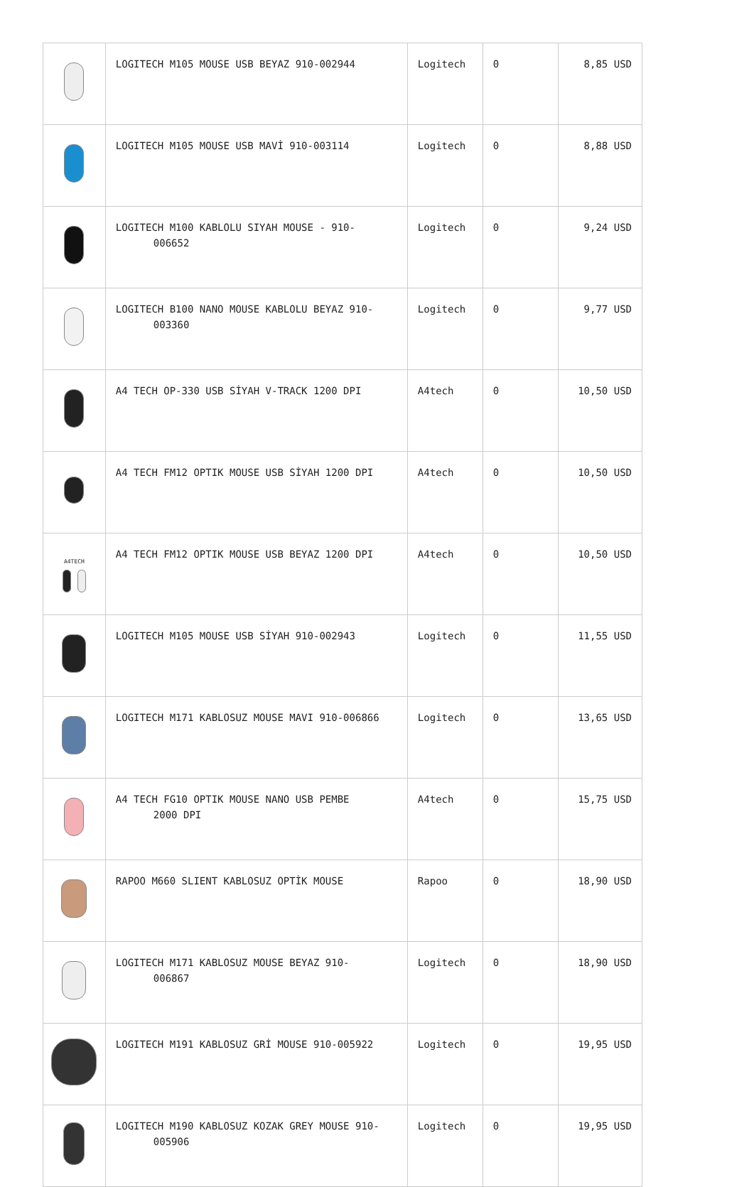| | LOGITECH M105 MOUSE USB BEYAZ 910-002944 | Logitech | 0 | 8,85 USD |
| | LOGITECH M105 MOUSE USB MAVİ 910-003114 | Logitech | 0 | 8,88 USD |
| | LOGITECH M100 KABLOLU SIYAH MOUSE - 910- 006652 | Logitech | 0 | 9,24 USD |
| | LOGITECH B100 NANO MOUSE KABLOLU BEYAZ 910- 003360 | Logitech | 0 | 9,77 USD |
| | A4 TECH OP-330 USB SİYAH V-TRACK 1200 DPI | A4tech | 0 | 10,50 USD |
| | A4 TECH FM12 OPTIK MOUSE USB SİYAH 1200 DPI | A4tech | 0 | 10,50 USD |
| A4TECH | A4 TECH FM12 OPTIK MOUSE USB BEYAZ 1200 DPI | A4tech | 0 | 10,50 USD |
| | LOGITECH M105 MOUSE USB SİYAH 910-002943 | Logitech | 0 | 11,55 USD |
| | LOGITECH M171 KABLOSUZ MOUSE MAVI 910-006866 | Logitech | 0 | 13,65 USD |
| | A4 TECH FG10 OPTIK MOUSE NANO USB PEMBE 2000 DPI | A4tech | 0 | 15,75 USD |
| | RAPOO M660 SLIENT KABLOSUZ OPTİK MOUSE | Rapoo | 0 | 18,90 USD |
| | LOGITECH M171 KABLOSUZ MOUSE BEYAZ 910- 006867 | Logitech | 0 | 18,90 USD |
| | LOGITECH M191 KABLOSUZ GRİ MOUSE 910-005922 | Logitech | 0 | 19,95 USD |
| | LOGITECH M190 KABLOSUZ KOZAK GREY MOUSE 910- 005906 | Logitech | 0 | 19,95 USD |